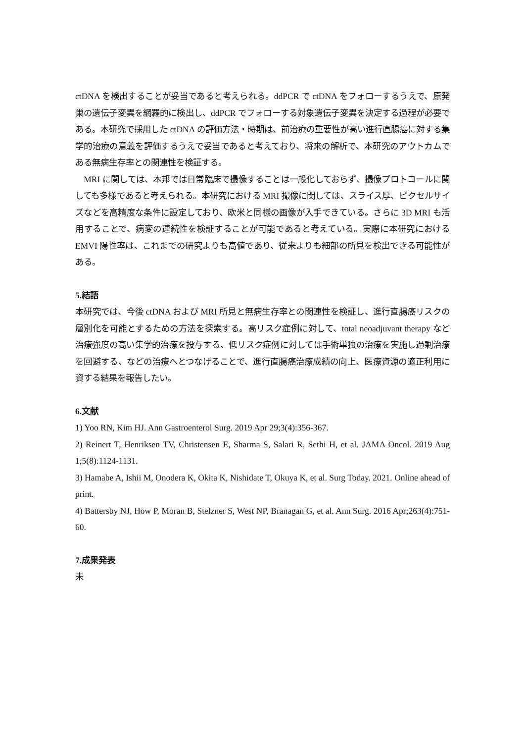ctDNA を検出することが妥当であると考えられる。ddPCR で ctDNA をフォローするうえで、原発巣の遺伝子変異を網羅的に検出し、ddPCR でフォローする対象遺伝子変異を決定する過程が必要である。本研究で採用した ctDNA の評価方法・時期は、前治療の重要性が高い進行直腸癌に対する集学的治療の意義を評価するうえで妥当であると考えており、将来の解析で、本研究のアウトカムである無病生存率との関連性を検証する。
　MRI に関しては、本邦では日常臨床で撮像することは一般化しておらず、撮像プロトコールに関しても多様であると考えられる。本研究における MRI 撮像に関しては、スライス厚、ピクセルサイズなどを高精度な条件に設定しており、欧米と同様の画像が入手できている。さらに 3D MRI も活用することで、病変の連続性を検証することが可能であると考えている。実際に本研究における EMVI 陽性率は、これまでの研究よりも高値であり、従来よりも細部の所見を検出できる可能性がある。
5.結語
本研究では、今後 ctDNA および MRI 所見と無病生存率との関連性を検証し、進行直腸癌リスクの層別化を可能とするための方法を探索する。高リスク症例に対して、total neoadjuvant therapy など治療強度の高い集学的治療を投与する、低リスク症例に対しては手術単独の治療を実施し過剰治療を回避する、などの治療へとつなげることで、進行直腸癌治療成績の向上、医療資源の適正利用に資する結果を報告したい。
6.文献
1) Yoo RN, Kim HJ. Ann Gastroenterol Surg. 2019 Apr 29;3(4):356-367.
2) Reinert T, Henriksen TV, Christensen E, Sharma S, Salari R, Sethi H, et al. JAMA Oncol. 2019 Aug 1;5(8):1124-1131.
3) Hamabe A, Ishii M, Onodera K, Okita K, Nishidate T, Okuya K, et al. Surg Today. 2021. Online ahead of print.
4) Battersby NJ, How P, Moran B, Stelzner S, West NP, Branagan G, et al. Ann Surg. 2016 Apr;263(4):751-60.
7.成果発表
未